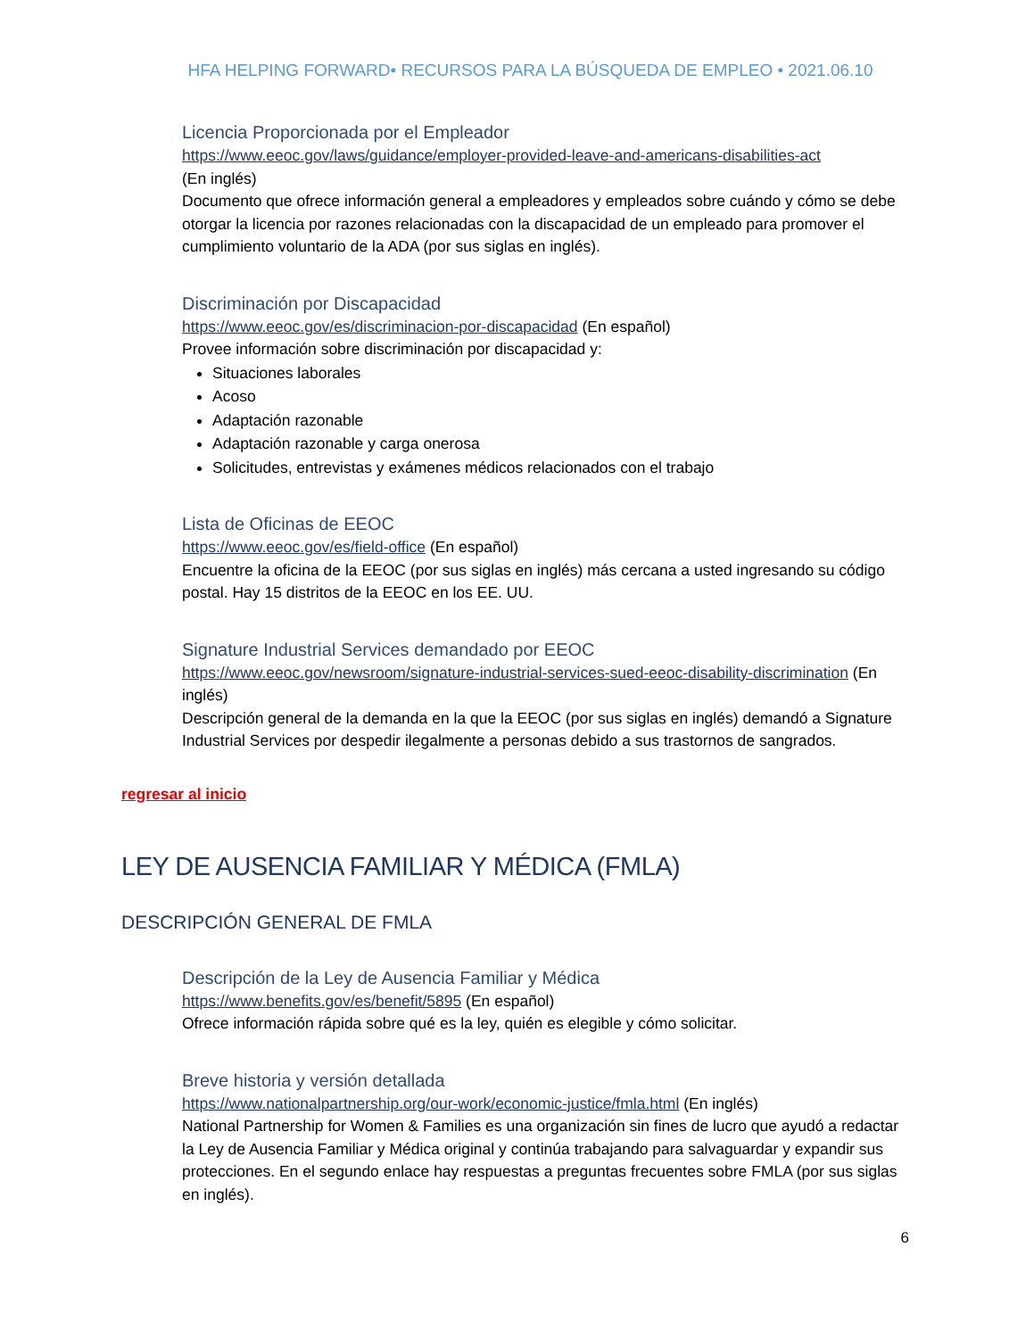HFA HELPING FORWARD• RECURSOS PARA LA BÚSQUEDA DE EMPLEO • 2021.06.10
Licencia Proporcionada por el Empleador
https://www.eeoc.gov/laws/guidance/employer-provided-leave-and-americans-disabilities-act
(En inglés)
Documento que ofrece información general a empleadores y empleados sobre cuándo y cómo se debe otorgar la licencia por razones relacionadas con la discapacidad de un empleado para promover el cumplimiento voluntario de la ADA (por sus siglas en inglés).
Discriminación por Discapacidad
https://www.eeoc.gov/es/discriminacion-por-discapacidad (En español)
Provee información sobre discriminación por discapacidad y:
Situaciones laborales
Acoso
Adaptación razonable
Adaptación razonable y carga onerosa
Solicitudes, entrevistas y exámenes médicos relacionados con el trabajo
Lista de Oficinas de EEOC
https://www.eeoc.gov/es/field-office (En español)
Encuentre la oficina de la EEOC (por sus siglas en inglés) más cercana a usted ingresando su código postal. Hay 15 distritos de la EEOC en los EE. UU.
Signature Industrial Services demandado por EEOC
https://www.eeoc.gov/newsroom/signature-industrial-services-sued-eeoc-disability-discrimination (En inglés)
Descripción general de la demanda en la que la EEOC (por sus siglas en inglés) demandó a Signature Industrial Services por despedir ilegalmente a personas debido a sus trastornos de sangrados.
regresar al inicio
LEY DE AUSENCIA FAMILIAR Y MÉDICA (FMLA)
DESCRIPCIÓN GENERAL DE FMLA
Descripción de la Ley de Ausencia Familiar y Médica
https://www.benefits.gov/es/benefit/5895 (En español)
Ofrece información rápida sobre qué es la ley, quién es elegible y cómo solicitar.
Breve historia y versión detallada
https://www.nationalpartnership.org/our-work/economic-justice/fmla.html (En inglés)
National Partnership for Women & Families es una organización sin fines de lucro que ayudó a redactar la Ley de Ausencia Familiar y Médica original y continúa trabajando para salvaguardar y expandir sus protecciones. En el segundo enlace hay respuestas a preguntas frecuentes sobre FMLA (por sus siglas en inglés).
6